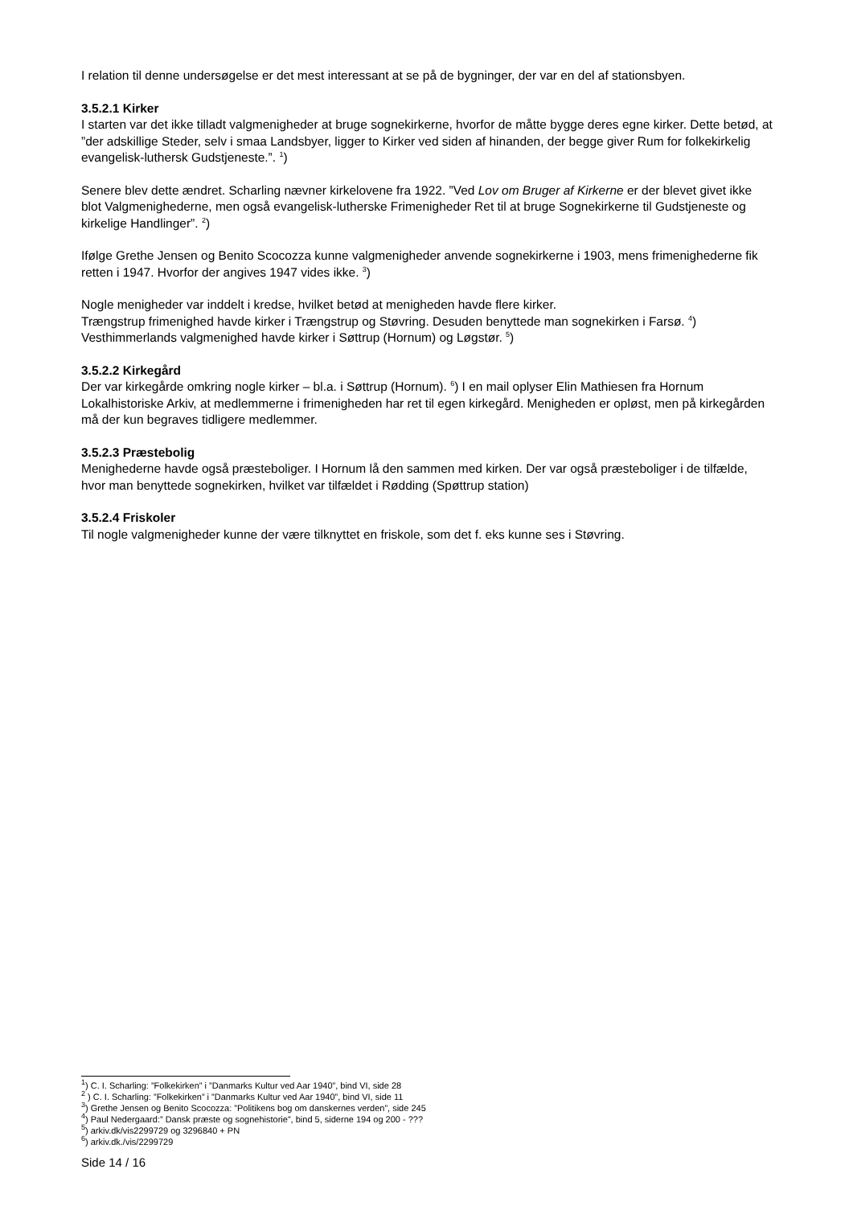I relation til denne undersøgelse er det mest interessant at se på de bygninger, der var en del af stationsbyen.
3.5.2.1 Kirker
I starten var det ikke tilladt valgmenigheder at bruge sognekirkerne, hvorfor de måtte bygge deres egne kirker. Dette betød, at ”der adskillige Steder, selv i smaa Landsbyer, ligger to Kirker ved siden af hinanden, der begge giver Rum for folkekirkelig evangelisk-luthersk Gudstjeneste.”. <sup>1</sup>)
Senere blev dette ændret. Scharling nævner kirkelovene fra 1922. ”Ved Lov om Bruger af Kirkerne er der blevet givet ikke blot Valgmenighederne, men også evangelisk-lutherske Frimenigheder Ret til at bruge Sognekirkerne til Gudstjeneste og kirkelige Handlinger”. <sup>2</sup>)
Ifølge Grethe Jensen og Benito Scocozza kunne valgmenigheder anvende sognekirkerne i 1903, mens frimenighederne fik retten i 1947. Hvorfor der angives 1947 vides ikke. <sup>3</sup>)
Nogle menigheder var inddelt i kredse, hvilket betød at menigheden havde flere kirker.
Trængstrup frimenighed havde kirker i Trængstrup og Støvring. Desuden benyttede man sognekirken i Farsø. <sup>4</sup>)
Vesthimmerlands valgmenighed havde kirker i Søttrup (Hornum) og Løgstør. <sup>5</sup>)
3.5.2.2 Kirkegård
Der var kirkegårde omkring nogle kirker – bl.a. i Søttrup (Hornum). <sup>6</sup>) I en mail oplyser Elin Mathiesen fra Hornum Lokalhistoriske Arkiv, at medlemmerne i frimenigheden har ret til egen kirkegård. Menigheden er opløst, men på kirkegården må der kun begraves tidligere medlemmer.
3.5.2.3 Præstebolig
Menighederne havde også præsteboliger. I Hornum lå den sammen med kirken. Der var også præsteboliger i de tilfælde, hvor man benyttede sognekirken, hvilket var tilfældet i Rødding (Spøttrup station)
3.5.2.4 Friskoler
Til nogle valgmenigheder kunne der være tilknyttet en friskole, som det f. eks kunne ses i Støvring.
<sup>1</sup>) C. I. Scharling: ”Folkekirken” i ”Danmarks Kultur ved Aar 1940”, bind VI, side 28
<sup>2</sup> ) C. I. Scharling: ”Folkekirken” i ”Danmarks Kultur ved Aar 1940”, bind VI, side 11
<sup>3</sup>) Grethe Jensen og Benito Scocozza: ”Politikens bog om danskernes verden”, side 245
<sup>4</sup>) Paul Nedergaard:” Dansk præste og sognehistorie”, bind 5, siderne 194 og 200 - ???
<sup>5</sup>) arkiv.dk/vis2299729 og 3296840 + PN
<sup>6</sup>) arkiv.dk./vis/2299729
Side 14 / 16